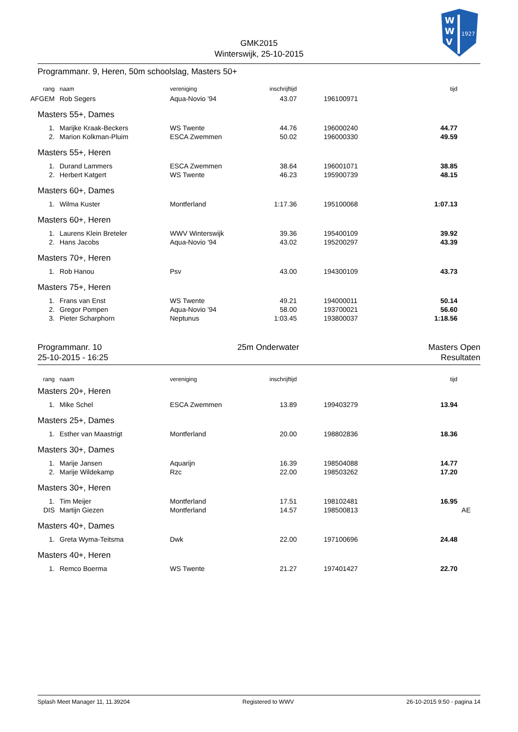W
W
V
1927
GMK2015
Winterswijk, 25-10-2015
Programmanr. 9, Heren, 50m schoolslag, Masters 50+
| rang | naam | vereniging | inschrijftijd | | tijd |
| AFGEM | Rob Segers | Aqua-Novio '94 | 43.07 | 196100971 | |
Masters 55+, Dames
| 1. | Marijke Kraak-Beckers | WS Twente | 44.76 | 196000240 | 44.77 |
| 2. | Marion Kolkman-Pluim | ESCA Zwemmen | 50.02 | 196000330 | 49.59 |
Masters 55+, Heren
| 1. | Durand Lammers | ESCA Zwemmen | 38.64 | 196001071 | 38.85 |
| 2. | Herbert Katgert | WS Twente | 46.23 | 195900739 | 48.15 |
Masters 60+, Dames
| 1. | Wilma Kuster | Montferland | 1:17.36 | 195100068 | 1:07.13 |
Masters 60+, Heren
| 1. | Laurens Klein Breteler | WWV Winterswijk | 39.36 | 195400109 | 39.92 |
| 2. | Hans Jacobs | Aqua-Novio '94 | 43.02 | 195200297 | 43.39 |
Masters 70+, Heren
| 1. | Rob Hanou | Psv | 43.00 | 194300109 | 43.73 |
Masters 75+, Heren
| 1. | Frans van Enst | WS Twente | 49.21 | 194000011 | 50.14 |
| 2. | Gregor Pompen | Aqua-Novio '94 | 58.00 | 193700021 | 56.60 |
| 3. | Pieter Scharphorn | Neptunus | 1:03.45 | 193800037 | 1:18.56 |
Programmanr. 10
25-10-2015 - 16:25
25m Onderwater Masters Open
Resultaten
| rang | naam | vereniging | inschrijftijd | | tijd |
Masters 20+, Heren
| 1. | Mike Schel | ESCA Zwemmen | 13.89 | 199403279 | 13.94 |
Masters 25+, Dames
| 1. | Esther van Maastrigt | Montferland | 20.00 | 198802836 | 18.36 |
Masters 30+, Dames
| 1. | Marije Jansen | Aquarijn | 16.39 | 198504088 | 14.77 |
| 2. | Marije Wildekamp | Rzc | 22.00 | 198503262 | 17.20 |
Masters 30+, Heren
| 1. | Tim Meijer | Montferland | 17.51 | 198102481 | 16.95 |
| DIS | Martijn Giezen | Montferland | 14.57 | 198500813 | AE |
Masters 40+, Dames
| 1. | Greta Wyma-Teitsma | Dwk | 22.00 | 197100696 | 24.48 |
Masters 40+, Heren
| 1. | Remco Boerma | WS Twente | 21.27 | 197401427 | 22.70 |
Splash Meet Manager 11, 11.39204 Registered to WWV 26-10-2015 9:50 - pagina 14